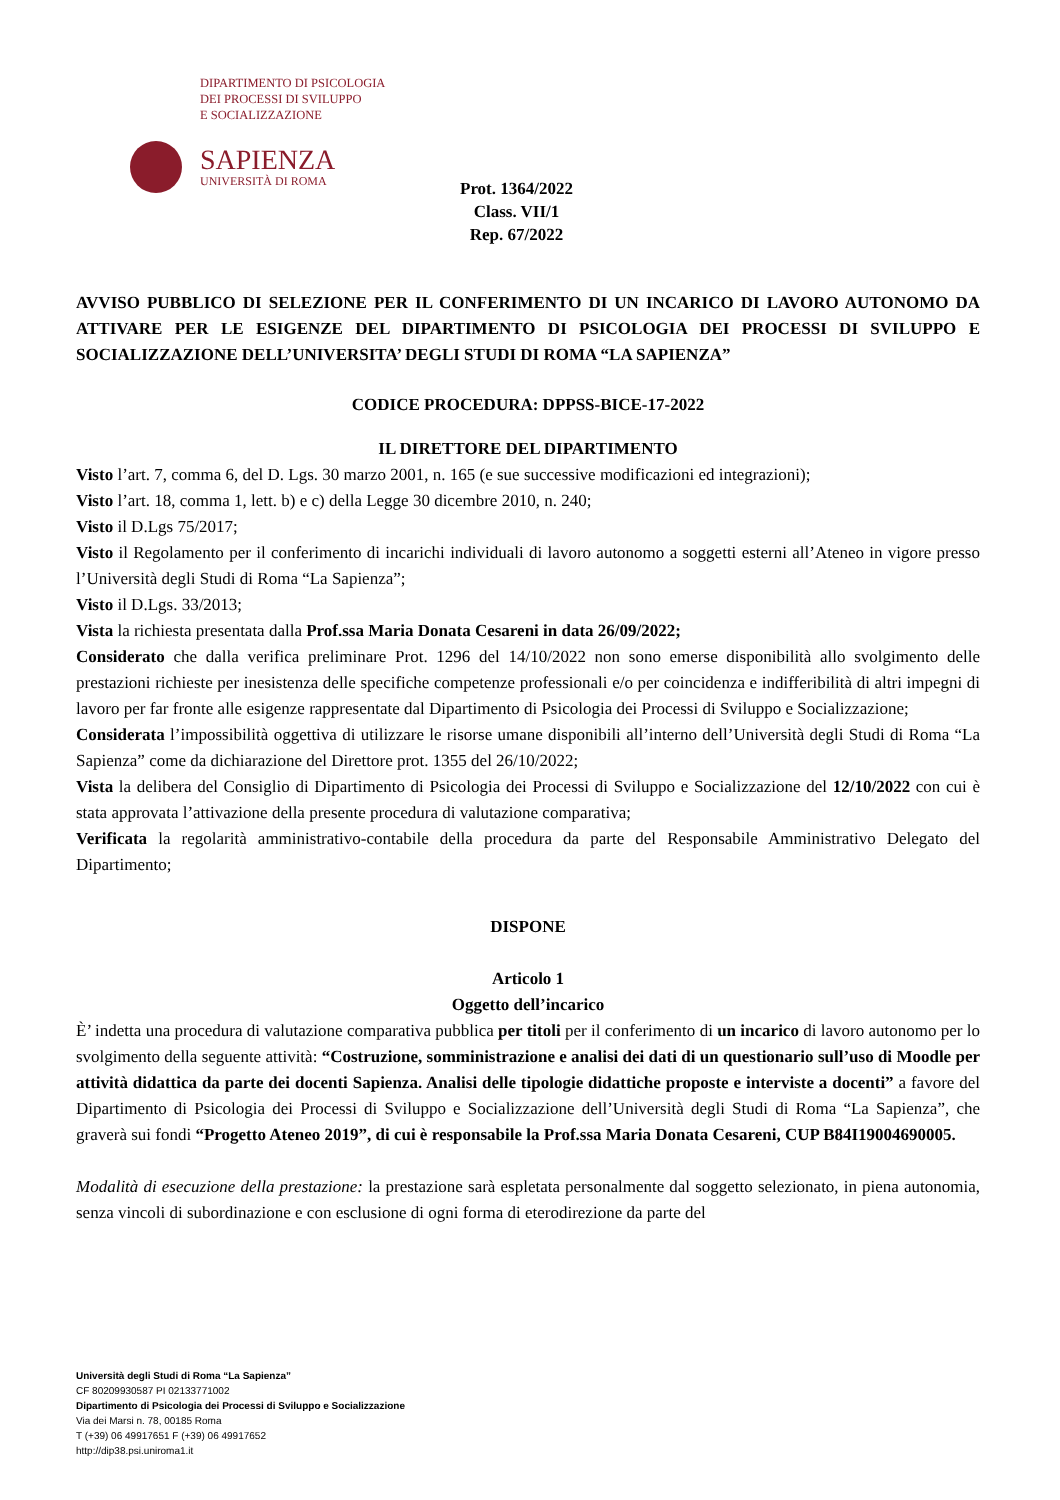DIPARTIMENTO DI PSICOLOGIA
DEI PROCESSI DI SVILUPPO
E SOCIALIZZAZIONE
SAPIENZA
UNIVERSITÀ DI ROMA
Prot. 1364/2022
Class. VII/1
Rep. 67/2022
AVVISO PUBBLICO DI SELEZIONE PER IL CONFERIMENTO DI UN INCARICO DI LAVORO AUTONOMO DA ATTIVARE PER LE ESIGENZE DEL DIPARTIMENTO DI PSICOLOGIA DEI PROCESSI DI SVILUPPO E SOCIALIZZAZIONE DELL’UNIVERSITA’ DEGLI STUDI DI ROMA “LA SAPIENZA”
CODICE PROCEDURA: DPPSS-BICE-17-2022
IL DIRETTORE DEL DIPARTIMENTO
Visto l’art. 7, comma 6, del D. Lgs. 30 marzo 2001, n. 165 (e sue successive modificazioni ed integrazioni);
Visto l’art. 18, comma 1, lett. b) e c) della Legge 30 dicembre 2010, n. 240;
Visto il D.Lgs 75/2017;
Visto il Regolamento per il conferimento di incarichi individuali di lavoro autonomo a soggetti esterni all’Ateneo in vigore presso l’Università degli Studi di Roma “La Sapienza”;
Visto il D.Lgs. 33/2013;
Vista la richiesta presentata dalla Prof.ssa Maria Donata Cesareni in data 26/09/2022;
Considerato che dalla verifica preliminare Prot. 1296 del 14/10/2022 non sono emerse disponibilità allo svolgimento delle prestazioni richieste per inesistenza delle specifiche competenze professionali e/o per coincidenza e indifferibilità di altri impegni di lavoro per far fronte alle esigenze rappresentate dal Dipartimento di Psicologia dei Processi di Sviluppo e Socializzazione;
Considerata l’impossibilità oggettiva di utilizzare le risorse umane disponibili all’interno dell’Università degli Studi di Roma “La Sapienza” come da dichiarazione del Direttore prot. 1355 del 26/10/2022;
Vista la delibera del Consiglio di Dipartimento di Psicologia dei Processi di Sviluppo e Socializzazione del 12/10/2022 con cui è stata approvata l’attivazione della presente procedura di valutazione comparativa;
Verificata la regolarità amministrativo-contabile della procedura da parte del Responsabile Amministrativo Delegato del Dipartimento;
DISPONE
Articolo 1
Oggetto dell’incarico
È’ indetta una procedura di valutazione comparativa pubblica per titoli per il conferimento di un incarico di lavoro autonomo per lo svolgimento della seguente attività: “Costruzione, somministrazione e analisi dei dati di un questionario sull’uso di Moodle per attività didattica da parte dei docenti Sapienza. Analisi delle tipologie didattiche proposte e interviste a docenti” a favore del Dipartimento di Psicologia dei Processi di Sviluppo e Socializzazione dell’Università degli Studi di Roma “La Sapienza”, che graverà sui fondi “Progetto Ateneo 2019”, di cui è responsabile la Prof.ssa Maria Donata Cesareni, CUP B84I19004690005.
Modalità di esecuzione della prestazione: la prestazione sarà espletata personalmente dal soggetto selezionato, in piena autonomia, senza vincoli di subordinazione e con esclusione di ogni forma di eterodirezione da parte del
Università degli Studi di Roma “La Sapienza”
CF 80209930587 PI 02133771002
Dipartimento di Psicologia dei Processi di Sviluppo e Socializzazione
Via dei Marsi n. 78, 00185 Roma
T (+39) 06 49917651 F (+39) 06 49917652
http://dip38.psi.uniroma1.it